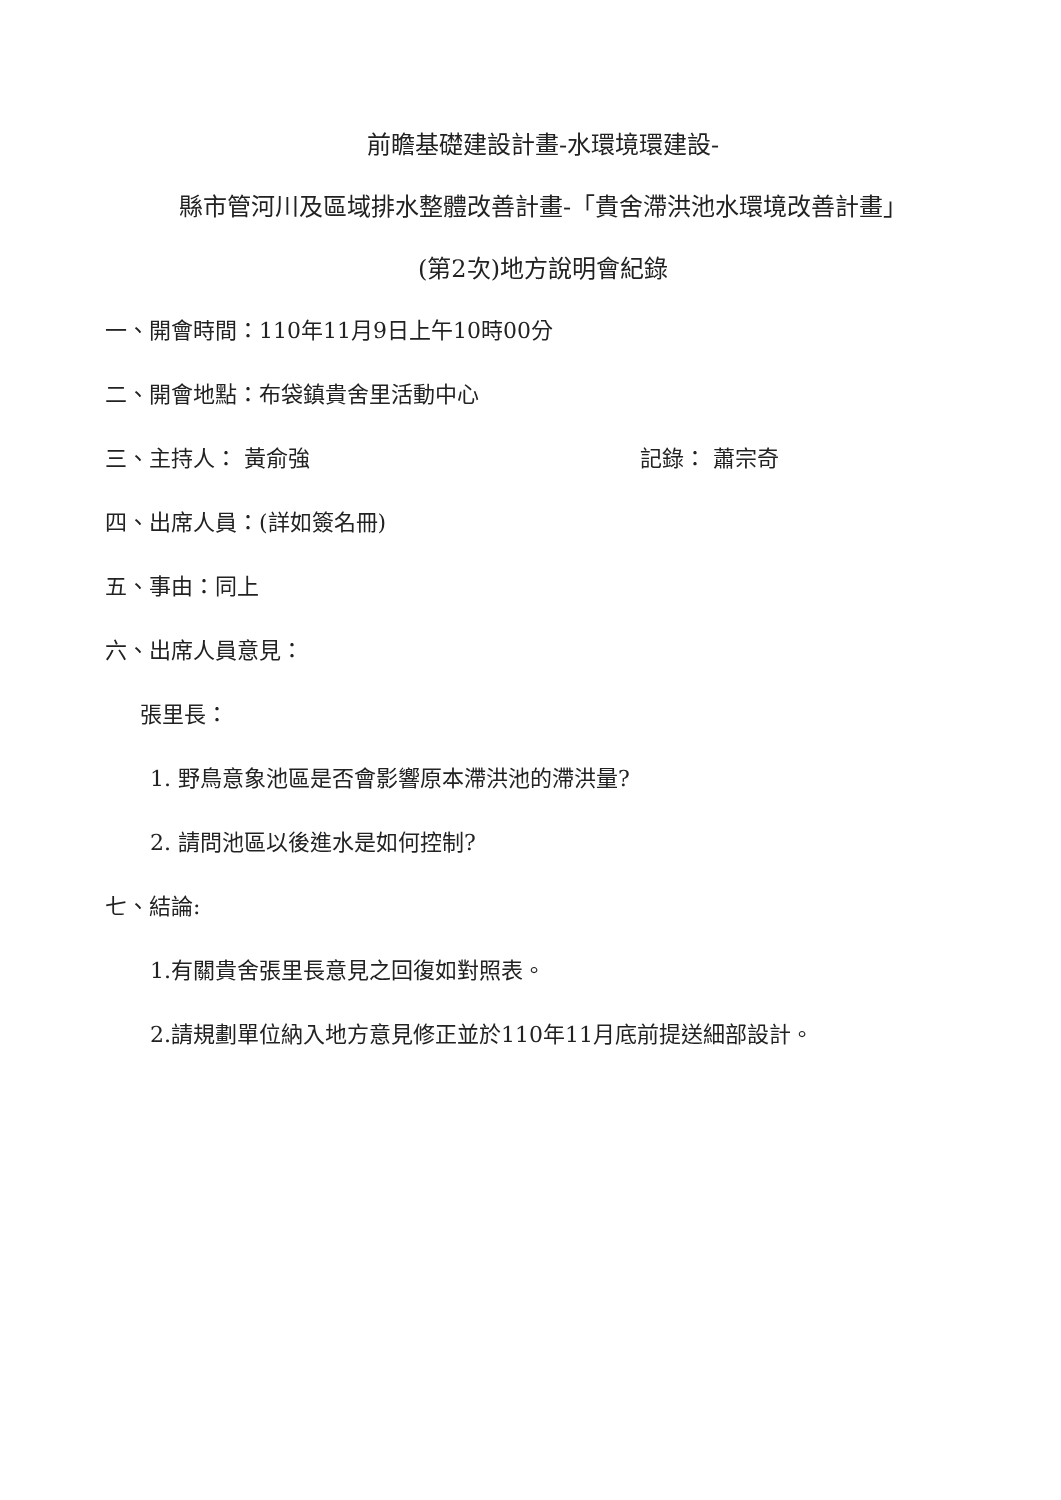前瞻基礎建設計畫-水環境環建設-
縣市管河川及區域排水整體改善計畫-「貴舍滯洪池水環境改善計畫」
(第2次)地方說明會紀錄
一、開會時間：110年11月9日上午10時00分
二、開會地點：布袋鎮貴舍里活動中心
三、主持人： 黃俞強 記錄： 蕭宗奇
四、出席人員：(詳如簽名冊)
五、事由：同上
六、出席人員意見：
張里長：
1. 野鳥意象池區是否會影響原本滯洪池的滯洪量?
2. 請問池區以後進水是如何控制?
七、結論:
1.有關貴舍張里長意見之回復如對照表。
2.請規劃單位納入地方意見修正並於110年11月底前提送細部設計。